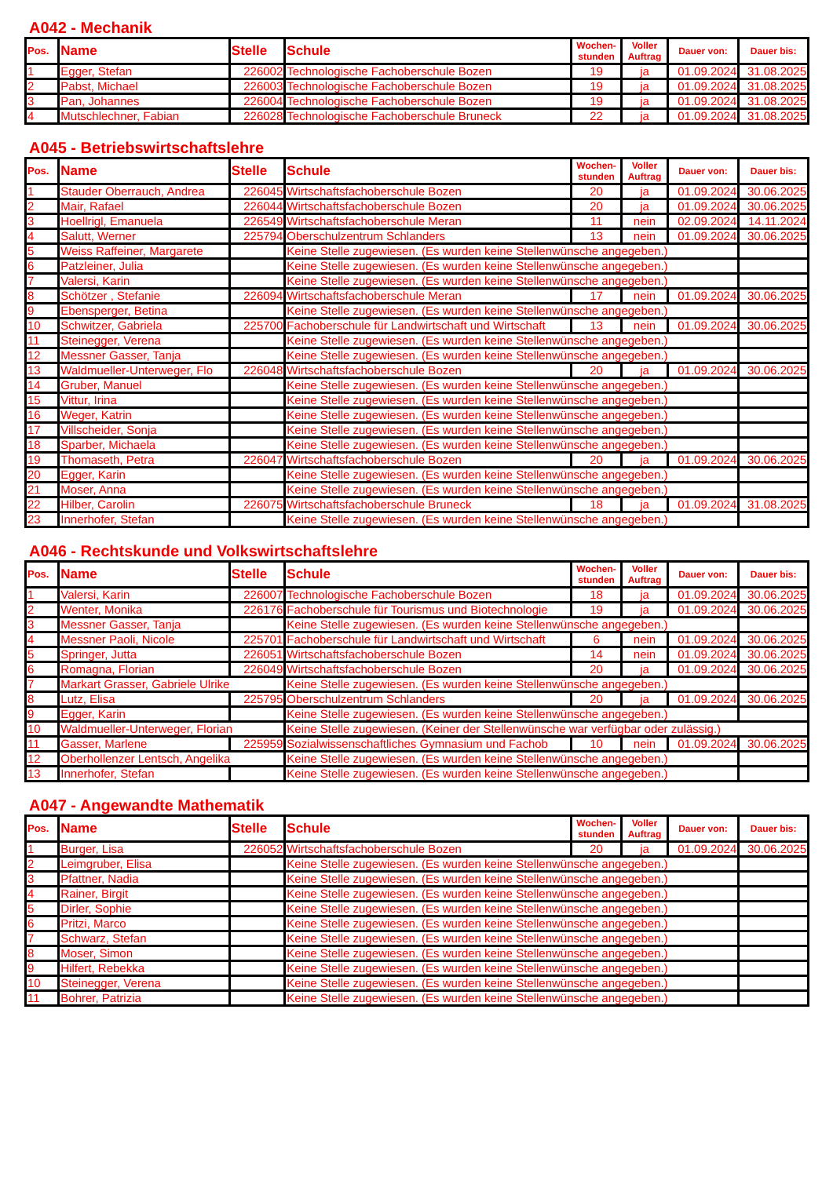A042 - Mechanik
| Pos. | Name | Stelle | Schule | Wochen- stunden | Voller Auftrag | Dauer von: | Dauer bis: |
| --- | --- | --- | --- | --- | --- | --- | --- |
| 1 | Egger, Stefan | 226002 | Technologische Fachoberschule Bozen | 19 | ja | 01.09.2024 | 31.08.2025 |
| 2 | Pabst, Michael | 226003 | Technologische Fachoberschule Bozen | 19 | ja | 01.09.2024 | 31.08.2025 |
| 3 | Pan, Johannes | 226004 | Technologische Fachoberschule Bozen | 19 | ja | 01.09.2024 | 31.08.2025 |
| 4 | Mutschlechner, Fabian | 226028 | Technologische Fachoberschule Bruneck | 22 | ja | 01.09.2024 | 31.08.2025 |
A045 - Betriebswirtschaftslehre
| Pos. | Name | Stelle | Schule | Wochen- stunden | Voller Auftrag | Dauer von: | Dauer bis: |
| --- | --- | --- | --- | --- | --- | --- | --- |
| 1 | Stauder Oberrauch, Andrea | 226045 | Wirtschaftsfachoberschule Bozen | 20 | ja | 01.09.2024 | 30.06.2025 |
| 2 | Mair, Rafael | 226044 | Wirtschaftsfachoberschule Bozen | 20 | ja | 01.09.2024 | 30.06.2025 |
| 3 | Hoellrigl, Emanuela | 226549 | Wirtschaftsfachoberschule Meran | 11 | nein | 02.09.2024 | 14.11.2024 |
| 4 | Salutt, Werner | 225794 | Oberschulzentrum Schlanders | 13 | nein | 01.09.2024 | 30.06.2025 |
| 5 | Weiss Raffeiner, Margarete | | Keine Stelle zugewiesen. (Es wurden keine Stellenwünsche angegeben.) | | | | |
| 6 | Patzleiner, Julia | | Keine Stelle zugewiesen. (Es wurden keine Stellenwünsche angegeben.) | | | | |
| 7 | Valersi, Karin | | Keine Stelle zugewiesen. (Es wurden keine Stellenwünsche angegeben.) | | | | |
| 8 | Schötzer , Stefanie | 226094 | Wirtschaftsfachoberschule Meran | 17 | nein | 01.09.2024 | 30.06.2025 |
| 9 | Ebensperger, Betina | | Keine Stelle zugewiesen. (Es wurden keine Stellenwünsche angegeben.) | | | | |
| 10 | Schwitzer, Gabriela | 225700 | Fachoberschule für Landwirtschaft und Wirtschaft | 13 | nein | 01.09.2024 | 30.06.2025 |
| 11 | Steinegger, Verena | | Keine Stelle zugewiesen. (Es wurden keine Stellenwünsche angegeben.) | | | | |
| 12 | Messner Gasser, Tanja | | Keine Stelle zugewiesen. (Es wurden keine Stellenwünsche angegeben.) | | | | |
| 13 | Waldmueller-Unterweger, Flo | 226048 | Wirtschaftsfachoberschule Bozen | 20 | ja | 01.09.2024 | 30.06.2025 |
| 14 | Gruber, Manuel | | Keine Stelle zugewiesen. (Es wurden keine Stellenwünsche angegeben.) | | | | |
| 15 | Vittur, Irina | | Keine Stelle zugewiesen. (Es wurden keine Stellenwünsche angegeben.) | | | | |
| 16 | Weger, Katrin | | Keine Stelle zugewiesen. (Es wurden keine Stellenwünsche angegeben.) | | | | |
| 17 | Villscheider, Sonja | | Keine Stelle zugewiesen. (Es wurden keine Stellenwünsche angegeben.) | | | | |
| 18 | Sparber, Michaela | | Keine Stelle zugewiesen. (Es wurden keine Stellenwünsche angegeben.) | | | | |
| 19 | Thomaseth, Petra | 226047 | Wirtschaftsfachoberschule Bozen | 20 | ja | 01.09.2024 | 30.06.2025 |
| 20 | Egger, Karin | | Keine Stelle zugewiesen. (Es wurden keine Stellenwünsche angegeben.) | | | | |
| 21 | Moser, Anna | | Keine Stelle zugewiesen. (Es wurden keine Stellenwünsche angegeben.) | | | | |
| 22 | Hilber, Carolin | 226075 | Wirtschaftsfachoberschule Bruneck | 18 | ja | 01.09.2024 | 31.08.2025 |
| 23 | Innerhofer, Stefan | | Keine Stelle zugewiesen. (Es wurden keine Stellenwünsche angegeben.) | | | | |
A046 - Rechtskunde und Volkswirtschaftslehre
| Pos. | Name | Stelle | Schule | Wochen- stunden | Voller Auftrag | Dauer von: | Dauer bis: |
| --- | --- | --- | --- | --- | --- | --- | --- |
| 1 | Valersi, Karin | 226007 | Technologische Fachoberschule Bozen | 18 | ja | 01.09.2024 | 30.06.2025 |
| 2 | Wenter, Monika | 226176 | Fachoberschule für Tourismus und Biotechnologie | 19 | ja | 01.09.2024 | 30.06.2025 |
| 3 | Messner Gasser, Tanja | | Keine Stelle zugewiesen. (Es wurden keine Stellenwünsche angegeben.) | | | | |
| 4 | Messner Paoli, Nicole | 225701 | Fachoberschule für Landwirtschaft und Wirtschaft | 6 | nein | 01.09.2024 | 30.06.2025 |
| 5 | Springer, Jutta | 226051 | Wirtschaftsfachoberschule Bozen | 14 | nein | 01.09.2024 | 30.06.2025 |
| 6 | Romagna, Florian | 226049 | Wirtschaftsfachoberschule Bozen | 20 | ja | 01.09.2024 | 30.06.2025 |
| 7 | Markart Grasser, Gabriele Ulrike | | Keine Stelle zugewiesen. (Es wurden keine Stellenwünsche angegeben.) | | | | |
| 8 | Lutz, Elisa | 225795 | Oberschulzentrum Schlanders | 20 | ja | 01.09.2024 | 30.06.2025 |
| 9 | Egger, Karin | | Keine Stelle zugewiesen. (Es wurden keine Stellenwünsche angegeben.) | | | | |
| 10 | Waldmueller-Unterweger, Florian | | Keine Stelle zugewiesen. (Keiner der Stellenwünsche war verfügbar oder zulässig.) | | | | |
| 11 | Gasser, Marlene | 225959 | Sozialwissenschaftliches Gymnasium und Fachob | 10 | nein | 01.09.2024 | 30.06.2025 |
| 12 | Oberhollenzer Lentsch, Angelika | | Keine Stelle zugewiesen. (Es wurden keine Stellenwünsche angegeben.) | | | | |
| 13 | Innerhofer, Stefan | | Keine Stelle zugewiesen. (Es wurden keine Stellenwünsche angegeben.) | | | | |
A047 - Angewandte Mathematik
| Pos. | Name | Stelle | Schule | Wochen- stunden | Voller Auftrag | Dauer von: | Dauer bis: |
| --- | --- | --- | --- | --- | --- | --- | --- |
| 1 | Burger, Lisa | 226052 | Wirtschaftsfachoberschule Bozen | 20 | ja | 01.09.2024 | 30.06.2025 |
| 2 | Leimgruber, Elisa | | Keine Stelle zugewiesen. (Es wurden keine Stellenwünsche angegeben.) | | | | |
| 3 | Pfattner, Nadia | | Keine Stelle zugewiesen. (Es wurden keine Stellenwünsche angegeben.) | | | | |
| 4 | Rainer, Birgit | | Keine Stelle zugewiesen. (Es wurden keine Stellenwünsche angegeben.) | | | | |
| 5 | Dirler, Sophie | | Keine Stelle zugewiesen. (Es wurden keine Stellenwünsche angegeben.) | | | | |
| 6 | Pritzi, Marco | | Keine Stelle zugewiesen. (Es wurden keine Stellenwünsche angegeben.) | | | | |
| 7 | Schwarz, Stefan | | Keine Stelle zugewiesen. (Es wurden keine Stellenwünsche angegeben.) | | | | |
| 8 | Moser, Simon | | Keine Stelle zugewiesen. (Es wurden keine Stellenwünsche angegeben.) | | | | |
| 9 | Hilfert, Rebekka | | Keine Stelle zugewiesen. (Es wurden keine Stellenwünsche angegeben.) | | | | |
| 10 | Steinegger, Verena | | Keine Stelle zugewiesen. (Es wurden keine Stellenwünsche angegeben.) | | | | |
| 11 | Bohrer, Patrizia | | Keine Stelle zugewiesen. (Es wurden keine Stellenwünsche angegeben.) | | | | |